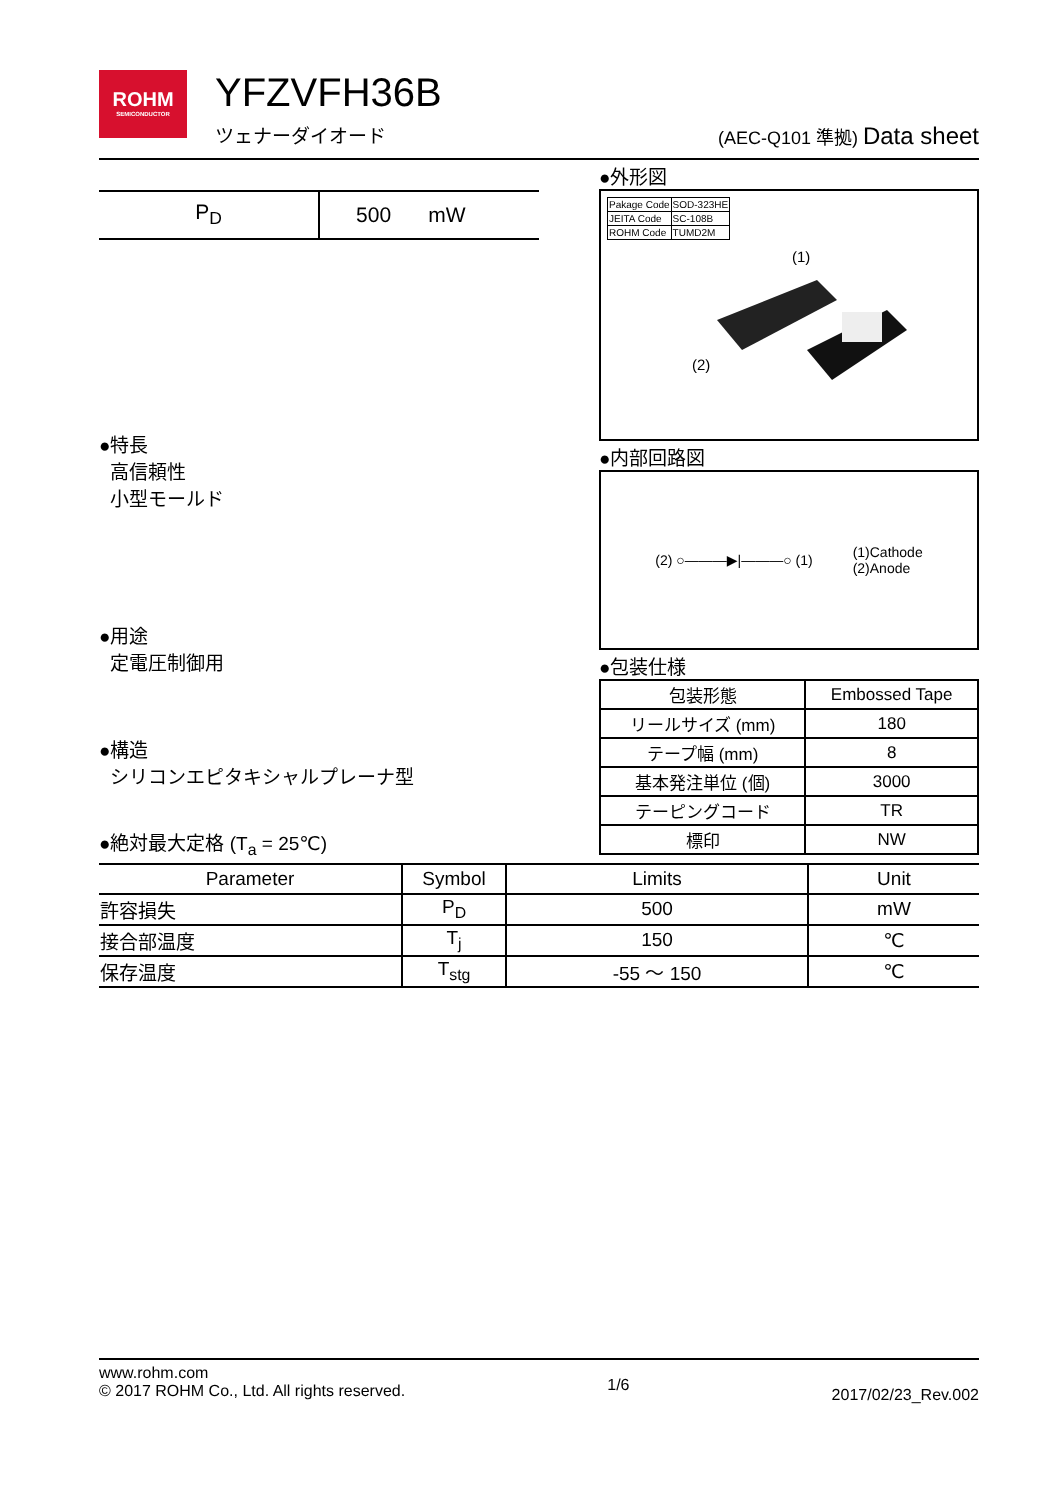ROHM
SEMICONDUCTOR
YFZVFH36B
ツェナーダイオード
(AEC-Q101 準拠) Data sheet
| P<sub>D</sub> | 500 | mW |
●特長
高信頼性
小型モールド
●用途
定電圧制御用
●構造
シリコンエピタキシャルプレーナ型
●外形図
| Pakage Code | SOD-323HE |
| JEITA Code | SC-108B |
| ROHM Code | TUMD2M |
(1)
(2)
●内部回路図
(2) ○———▶|———○ (1)
(1)Cathode
(2)Anode
●包装仕様
| 包装形態 | Embossed Tape |
| リールサイズ (mm) | 180 |
| テープ幅 (mm) | 8 |
| 基本発注単位 (個) | 3000 |
| テーピングコード | TR |
| 標印 | NW |
●絶対最大定格 (T<sub>a</sub> = 25℃)
| Parameter | Symbol | Limits | Unit |
| --- | --- | --- | --- |
| 許容損失 | P<sub>D</sub> | 500 | mW |
| 接合部温度 | T<sub>j</sub> | 150 | ℃ |
| 保存温度 | T<sub>stg</sub> | -55 ～ 150 | ℃ |
www.rohm.com
© 2017 ROHM Co., Ltd. All rights reserved.
1/6
2017/02/23_Rev.002